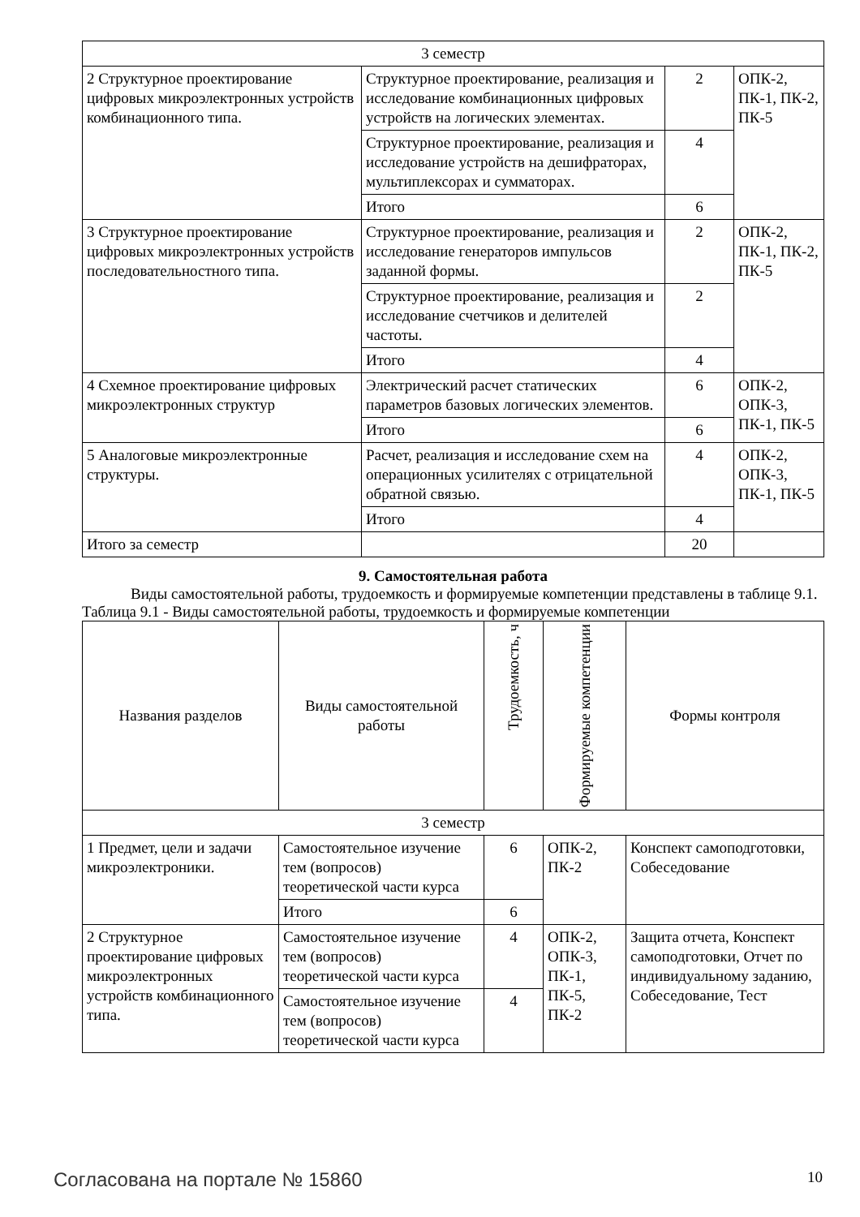| 3 семестр | | | |
| 2 Структурное проектирование цифровых микроэлектронных устройств комбинационного типа. | Структурное проектирование, реализация и исследование комбинационных цифровых устройств на логических элементах. | 2 | ОПК-2, ПК-1, ПК-2, ПК-5 |
| | Структурное проектирование, реализация и исследование устройств на дешифраторах, мультиплексорах и сумматорах. | 4 | |
| | Итого | 6 | |
| 3 Структурное проектирование цифровых микроэлектронных устройств последовательностного типа. | Структурное проектирование, реализация и исследование генераторов импульсов заданной формы. | 2 | ОПК-2, ПК-1, ПК-2, ПК-5 |
| | Структурное проектирование, реализация и исследование счетчиков и делителей частоты. | 2 | |
| | Итого | 4 | |
| 4 Схемное проектирование цифровых микроэлектронных структур | Электрический расчет статических параметров базовых логических элементов. | 6 | ОПК-2, ОПК-3, ПК-1, ПК-5 |
| | Итого | 6 | |
| 5 Аналоговые микроэлектронные структуры. | Расчет, реализация и исследование схем на операционных усилителях с отрицательной обратной связью. | 4 | ОПК-2, ОПК-3, ПК-1, ПК-5 |
| | Итого | 4 | |
| Итого за семестр | | 20 | |
9. Самостоятельная работа
Виды самостоятельной работы, трудоемкость и формируемые компетенции представлены в таблице 9.1.
Таблица 9.1 - Виды самостоятельной работы, трудоемкость и формируемые компетенции
| Названия разделов | Виды самостоятельной работы | Трудоемкость, ч | Формируемые компетенции | Формы контроля |
| --- | --- | --- | --- | --- |
| 3 семестр | | | | |
| 1 Предмет, цели и задачи микроэлектроники. | Самостоятельное изучение тем (вопросов) теоретической части курса | 6 | ОПК-2, ПК-2 | Конспект самоподготовки, Собеседование |
| | Итого | 6 | | |
| 2 Структурное проектирование цифровых микроэлектронных устройств комбинационного типа. | Самостоятельное изучение тем (вопросов) теоретической части курса | 4 | ОПК-2, ОПК-3, ПК-1, ПК-5, ПК-2 | Защита отчета, Конспект самоподготовки, Отчет по индивидуальному заданию, Собеседование, Тест |
| | Самостоятельное изучение тем (вопросов) теоретической части курса | 4 | | |
Согласована на портале № 15860 10